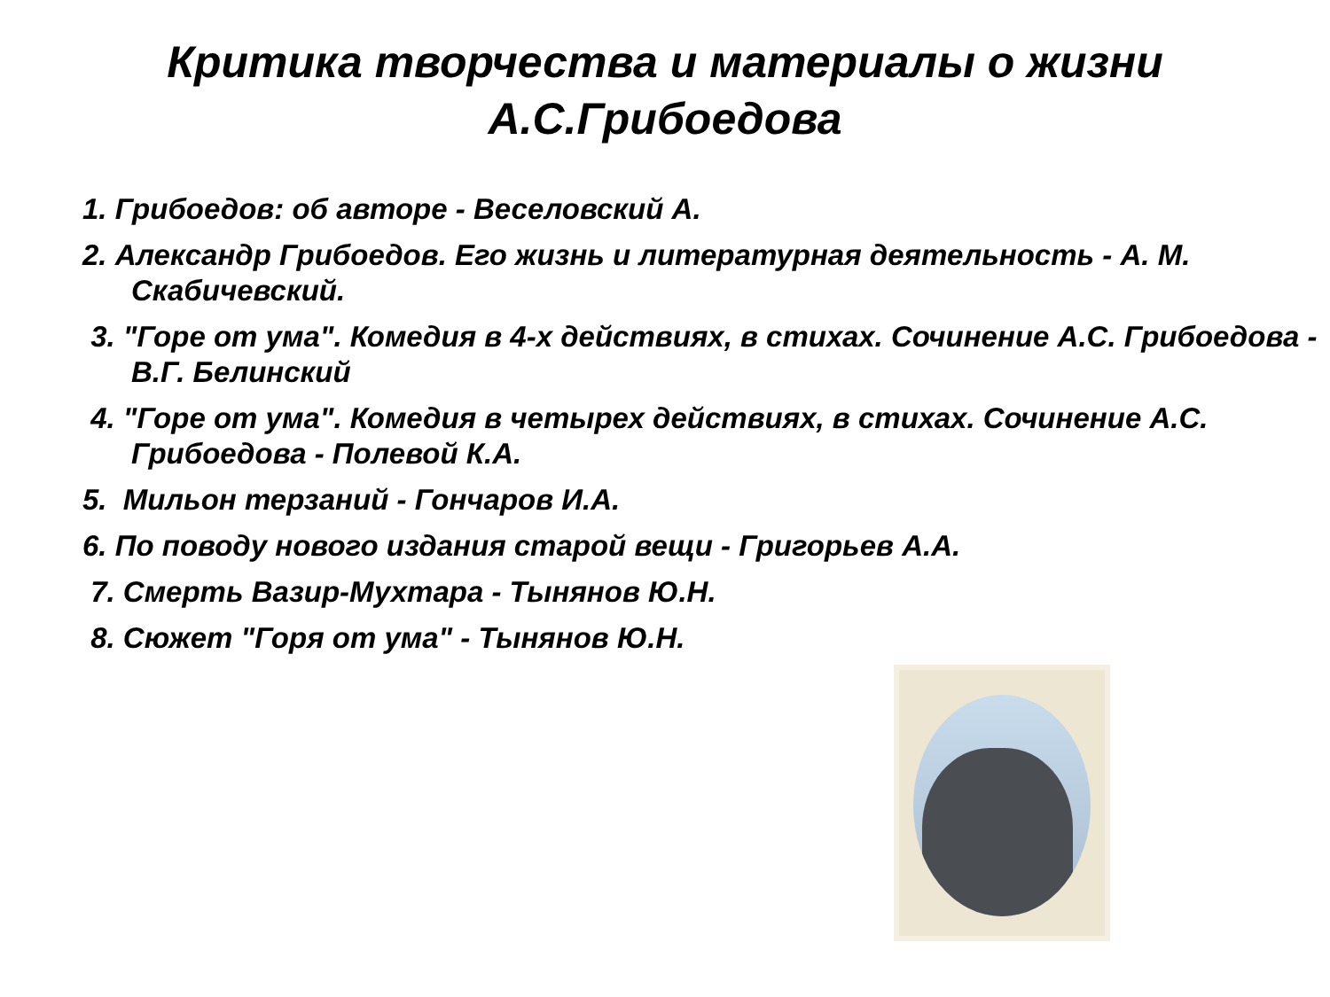Критика творчества и материалы о жизни А.С.Грибоедова
1. Грибоедов: об авторе - Веселовский А.
2. Александр Грибоедов. Его жизнь и литературная деятельность - А. М. Скабичевский.
3. "Горе от ума". Комедия в 4-х действиях, в стихах. Сочинение А.С. Грибоедова - В.Г. Белинский
4. "Горе от ума". Комедия в четырех действиях, в стихах. Сочинение А.С. Грибоедова - Полевой К.А.
5. Мильон терзаний - Гончаров И.А.
6. По поводу нового издания старой вещи - Григорьев А.А.
7. Смерть Вазир-Мухтара - Тынянов Ю.Н.
8. Сюжет "Горя от ума" - Тынянов Ю.Н.